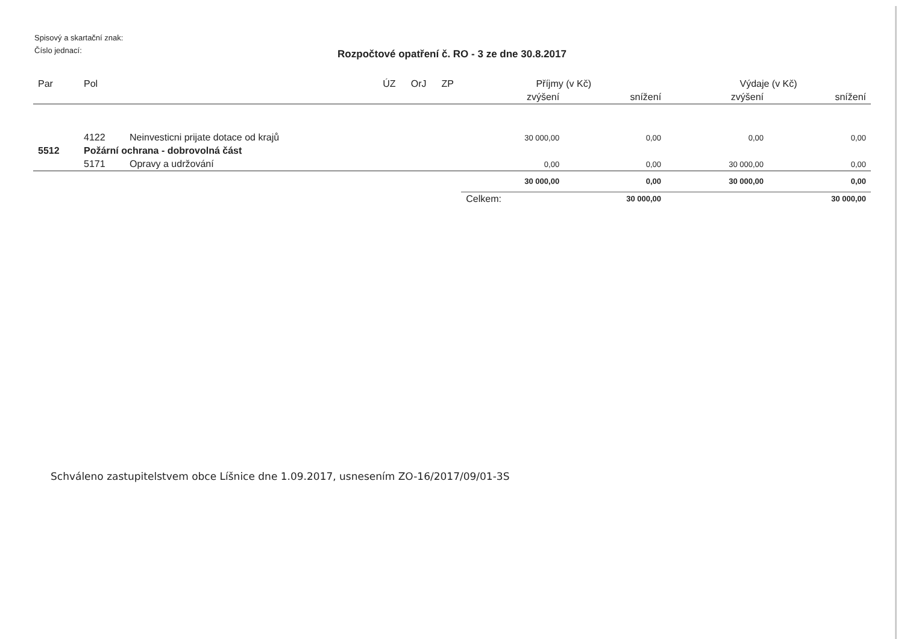Spisový a skartační znak:
Číslo jednací:
Rozpočtové opatření č. RO - 3 ze dne 30.8.2017
| Par | Pol | | ÚZ | OrJ | ZP | Příjmy (v Kč) | | Výdaje (v Kč) | |
| --- | --- | --- | --- | --- | --- | --- | --- | --- | --- |
| | | | | | | zvýšení | snížení | zvýšení | snížení |
| | 4122 | Neinvesticni prijate dotace od krajů | | | | 30 000,00 | 0,00 | 0,00 | 0,00 |
| 5512 | Požární ochrana - dobrovolná část | | | | | | | | |
| | 5171 | Opravy a udržování | | | | 0,00 | 0,00 | 30 000,00 | 0,00 |
| | | | | | | 30 000,00 | 0,00 | 30 000,00 | 0,00 |
| | | | | | | Celkem: | 30 000,00 | | 30 000,00 |
Schváleno zastupitelstvem obce Líšnice dne 1.09.2017, usnesením ZO-16/2017/09/01-3S